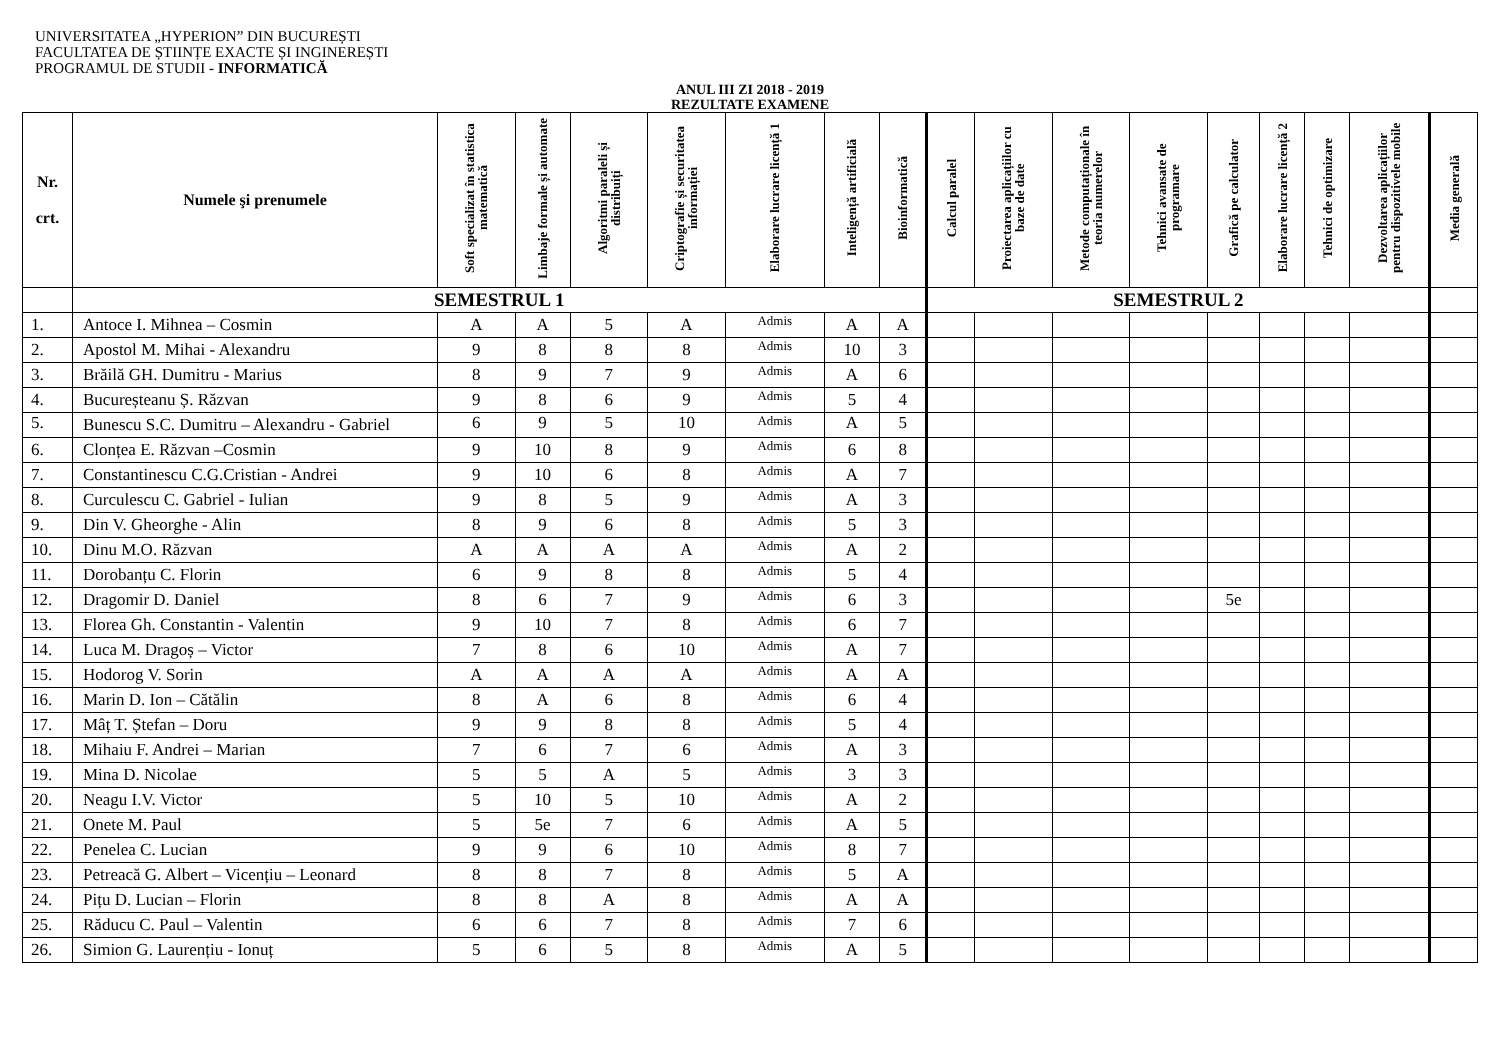UNIVERSITATEA „HYPERION” DIN BUCUREȘTI
FACULTATEA DE ȘTIINȚE EXACTE ȘI INGINEREȘTI
PROGRAMUL DE STUDII - INFORMATICĂ
ANUL III ZI 2018 - 2019
REZULTATE EXAMENE
| Nr. crt. | Numele şi prenumele | Soft specializat în statistica matematică | Limbaje formale și automate | Algoritmi paraleli și distribuiți | Criptografie și securitatea informației | Elaborare lucrare licență 1 | Inteligență artificială | Bioinformatică | Calcul paralel | Proiectarea aplicațiilor cu baze de date | Metode computaționale în teoria numerelor | Tehnici avansate de programare | Grafică pe calculator | Elaborare lucrare licență 2 | Tehnici de optimizare | Dezvoltarea aplicațiilor pentru dispozitivele mobile | Media generală |
| --- | --- | --- | --- | --- | --- | --- | --- | --- | --- | --- | --- | --- | --- | --- | --- | --- | --- |
| | SEMESTRUL 1 | | | | | | | | SEMESTRUL 2 | | | | | | | | |
| 1. | Antoce I. Mihnea – Cosmin | A | A | 5 | A | Admis | A | A | | | | | | | | | |
| 2. | Apostol M. Mihai - Alexandru | 9 | 8 | 8 | 8 | Admis | 10 | 3 | | | | | | | | | |
| 3. | Brăilă GH. Dumitru - Marius | 8 | 9 | 7 | 9 | Admis | A | 6 | | | | | | | | | |
| 4. | Bucureșteanu Ș. Răzvan | 9 | 8 | 6 | 9 | Admis | 5 | 4 | | | | | | | | | |
| 5. | Bunescu S.C. Dumitru – Alexandru - Gabriel | 6 | 9 | 5 | 10 | Admis | A | 5 | | | | | | | | | |
| 6. | Clonțea E. Răzvan –Cosmin | 9 | 10 | 8 | 9 | Admis | 6 | 8 | | | | | | | | | |
| 7. | Constantinescu C.G.Cristian - Andrei | 9 | 10 | 6 | 8 | Admis | A | 7 | | | | | | | | | |
| 8. | Curculescu C. Gabriel - Iulian | 9 | 8 | 5 | 9 | Admis | A | 3 | | | | | | | | | |
| 9. | Din V. Gheorghe - Alin | 8 | 9 | 6 | 8 | Admis | 5 | 3 | | | | | | | | | |
| 10. | Dinu M.O. Răzvan | A | A | A | A | Admis | A | 2 | | | | | | | | | |
| 11. | Dorobanțu C. Florin | 6 | 9 | 8 | 8 | Admis | 5 | 4 | | | | | | | | | |
| 12. | Dragomir D. Daniel | 8 | 6 | 7 | 9 | Admis | 6 | 3 | | | | | 5e | | | | |
| 13. | Florea Gh. Constantin - Valentin | 9 | 10 | 7 | 8 | Admis | 6 | 7 | | | | | | | | | |
| 14. | Luca M. Dragoș – Victor | 7 | 8 | 6 | 10 | Admis | A | 7 | | | | | | | | | |
| 15. | Hodorog V. Sorin | A | A | A | A | Admis | A | A | | | | | | | | | |
| 16. | Marin D. Ion – Cătălin | 8 | A | 6 | 8 | Admis | 6 | 4 | | | | | | | | | |
| 17. | Mâț T. Ștefan – Doru | 9 | 9 | 8 | 8 | Admis | 5 | 4 | | | | | | | | | |
| 18. | Mihaiu F. Andrei – Marian | 7 | 6 | 7 | 6 | Admis | A | 3 | | | | | | | | | |
| 19. | Mina D. Nicolae | 5 | 5 | A | 5 | Admis | 3 | 3 | | | | | | | | | |
| 20. | Neagu I.V. Victor | 5 | 10 | 5 | 10 | Admis | A | 2 | | | | | | | | | |
| 21. | Onete M. Paul | 5 | 5e | 7 | 6 | Admis | A | 5 | | | | | | | | | |
| 22. | Penelea C. Lucian | 9 | 9 | 6 | 10 | Admis | 8 | 7 | | | | | | | | | |
| 23. | Petreacă G. Albert – Vicențiu – Leonard | 8 | 8 | 7 | 8 | Admis | 5 | A | | | | | | | | | |
| 24. | Pițu D. Lucian – Florin | 8 | 8 | A | 8 | Admis | A | A | | | | | | | | | |
| 25. | Răducu C. Paul – Valentin | 6 | 6 | 7 | 8 | Admis | 7 | 6 | | | | | | | | | |
| 26. | Simion G. Laurențiu - Ionuț | 5 | 6 | 5 | 8 | Admis | A | 5 | | | | | | | | | |